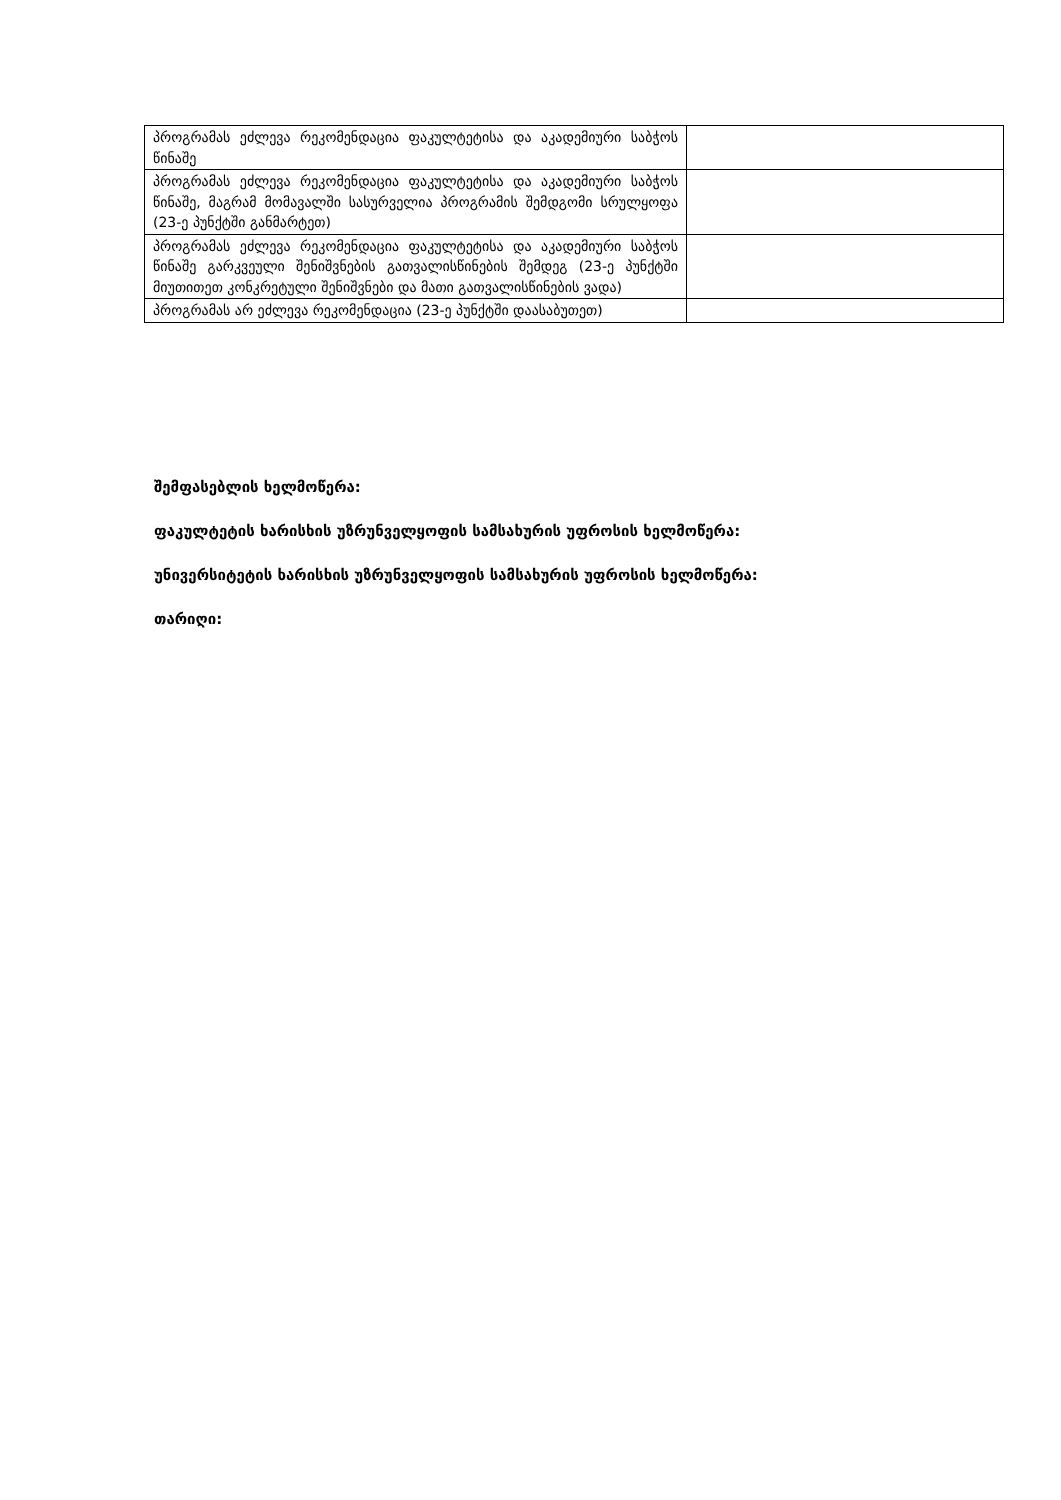| პროგრამას ეძლევა რეკომენდაცია ფაკულტეტისა და აკადემიური საბჭოს წინაშე | |
| პროგრამას ეძლევა რეკომენდაცია ფაკულტეტისა და აკადემიური საბჭოს წინაშე, მაგრამ მომავალში სასურველია პროგრამის შემდგომი სრულყოფა (23-ე პუნქტში განმარტეთ) | |
| პროგრამას ეძლევა რეკომენდაცია ფაკულტეტისა და აკადემიური საბჭოს წინაშე გარკვეული შენიშვნების გათვალისწინების შემდეგ (23-ე პუნქტში მიუთითეთ კონკრეტული შენიშვნები და მათი გათვალისწინების ვადა) | |
| პროგრამას არ ეძლევა რეკომენდაცია (23-ე პუნქტში დაასაბუთეთ) | |
შემფასებლის ხელმოწერა:
ფაკულტეტის ხარისხის უზრუნველყოფის სამსახურის უფროსის ხელმოწერა:
უნივერსიტეტის ხარისხის უზრუნველყოფის სამსახურის უფროსის ხელმოწერა:
თარიღი: